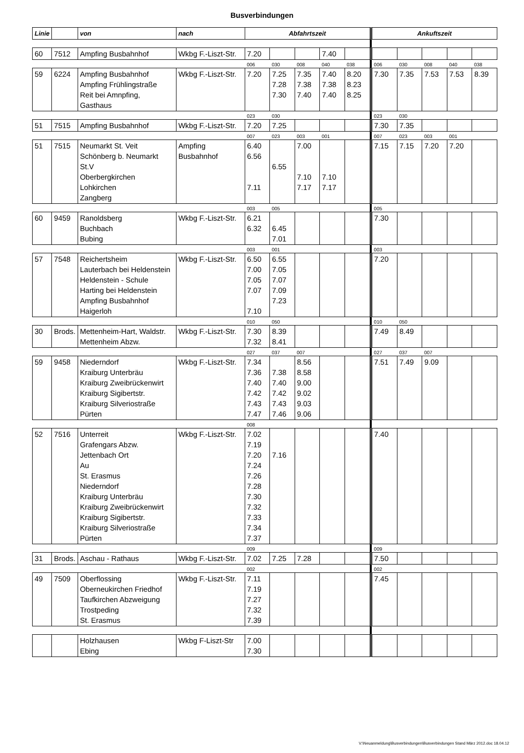Busverbindungen
| Linie | | von | nach | Abfahrtszeit | | | | | Ankuftszeit | | | | |
| --- | --- | --- | --- | --- | --- | --- | --- | --- | --- | --- | --- | --- | --- |
| 60 | 7512 | Ampfing Busbahnhof | Wkbg F.-Liszt-Str. | 7.20 | | | 7.40 | | | | | | |
| | | | | 006 | 030 | 008 | 040 | 038 | 006 | 030 | 008 | 040 | 038 |
| 59 | 6224 | Ampfing Busbahnhof Ampfing Frühlingstraße Reit bei Amnpfing, Gasthaus | Wkbg F.-Liszt-Str. | 7.20 | 7.25 7.28 7.30 | 7.35 7.38 7.40 | 7.40 7.38 7.40 | 8.20 8.23 8.25 | 7.30 | 7.35 | 7.53 | 7.53 | 8.39 |
| | | | | 023 | 030 | | | | 023 | 030 | | | |
| 51 | 7515 | Ampfing Busbahnhof | Wkbg F.-Liszt-Str. | 7.20 | 7.25 | | | | 7.30 | 7.35 | | | |
| | | | | 007 | 023 | 003 | 001 | | 007 | 023 | 003 | 001 | |
| 51 | 7515 | Neumarkt St. Veit Schönberg b. Neumarkt St.V Oberbergkirchen Lohkirchen Zangberg | Ampfing Busbahnhof | 6.40 6.56 7.11 | 6.55 | 7.00 7.10 7.17 | 7.10 7.17 | | 7.15 | 7.15 | 7.20 | 7.20 | |
| | | | | 003 | 005 | | | | 005 | | | | |
| 60 | 9459 | Ranoldsberg Buchbach Bubing | Wkbg F.-Liszt-Str. | 6.21 6.32 | 6.45 7.01 | | | | 7.30 | | | | |
| | | | | 003 | 001 | | | | 003 | | | | |
| 57 | 7548 | Reichertsheim Lauterbach bei Heldenstein Heldenstein - Schule Harting bei Heldenstein Ampfing Busbahnhof Haigerloh | Wkbg F.-Liszt-Str. | 6.50 7.00 7.05 7.07 7.10 | 6.55 7.05 7.07 7.09 7.23 | | | | 7.20 | | | | |
| | | | | 010 | 050 | | | | 010 | 050 | | | |
| 30 | Brods. | Mettenheim-Hart, Waldstr. Mettenheim Abzw. | Wkbg F.-Liszt-Str. | 7.30 7.32 | 8.39 8.41 | | | | 7.49 | 8.49 | | | |
| | | | | 027 | 037 | 007 | | | 027 | 037 | 007 | | |
| 59 | 9458 | Niederndorf Kraiburg Unterbräu Kraiburg Zweibrückenwirt Kraiburg Sigibertstr. Kraiburg Silveriostraße Pürten | Wkbg F.-Liszt-Str. | 7.34 7.36 7.40 7.42 7.43 7.47 | 7.38 7.40 7.42 7.43 7.46 | 8.56 8.58 9.00 9.02 9.03 9.06 | | | 7.51 | 7.49 | 9.09 | | |
| | | | | 008 | | | | | | | | | |
| 52 | 7516 | Unterreit Grafengars Abzw. Jettenbach Ort Au St. Erasmus Niederndorf Kraiburg Unterbräu Kraiburg Zweibrückenwirt Kraiburg Sigibertstr. Kraiburg Silveriostraße Pürten | Wkbg F.-Liszt-Str. | 7.02 7.19 7.20 7.24 7.26 7.28 7.30 7.32 7.33 7.34 7.37 | 7.16 | | | | 7.40 | | | | |
| | | | | 009 | | | | | 009 | | | | |
| 31 | Brods. | Aschau - Rathaus | Wkbg F.-Liszt-Str. | 7.02 | 7.25 | 7.28 | | | 7.50 | | | | |
| | | | | 002 | | | | | 002 | | | | |
| 49 | 7509 | Oberflossing Oberneukirchen Friedhof Taufkirchen Abzweigung Trostpeding St. Erasmus | Wkbg F.-Liszt-Str. | 7.11 7.19 7.27 7.32 7.39 | | | | | 7.45 | | | | |
| | | Holzhausen Ebing | Wkbg F-Liszt-Str | 7.00 7.30 | | | | | | | | | |
V:\Neuanmeldung\Busverbindungen\Busverbindungen Stand März 2012.doc 18.04.12